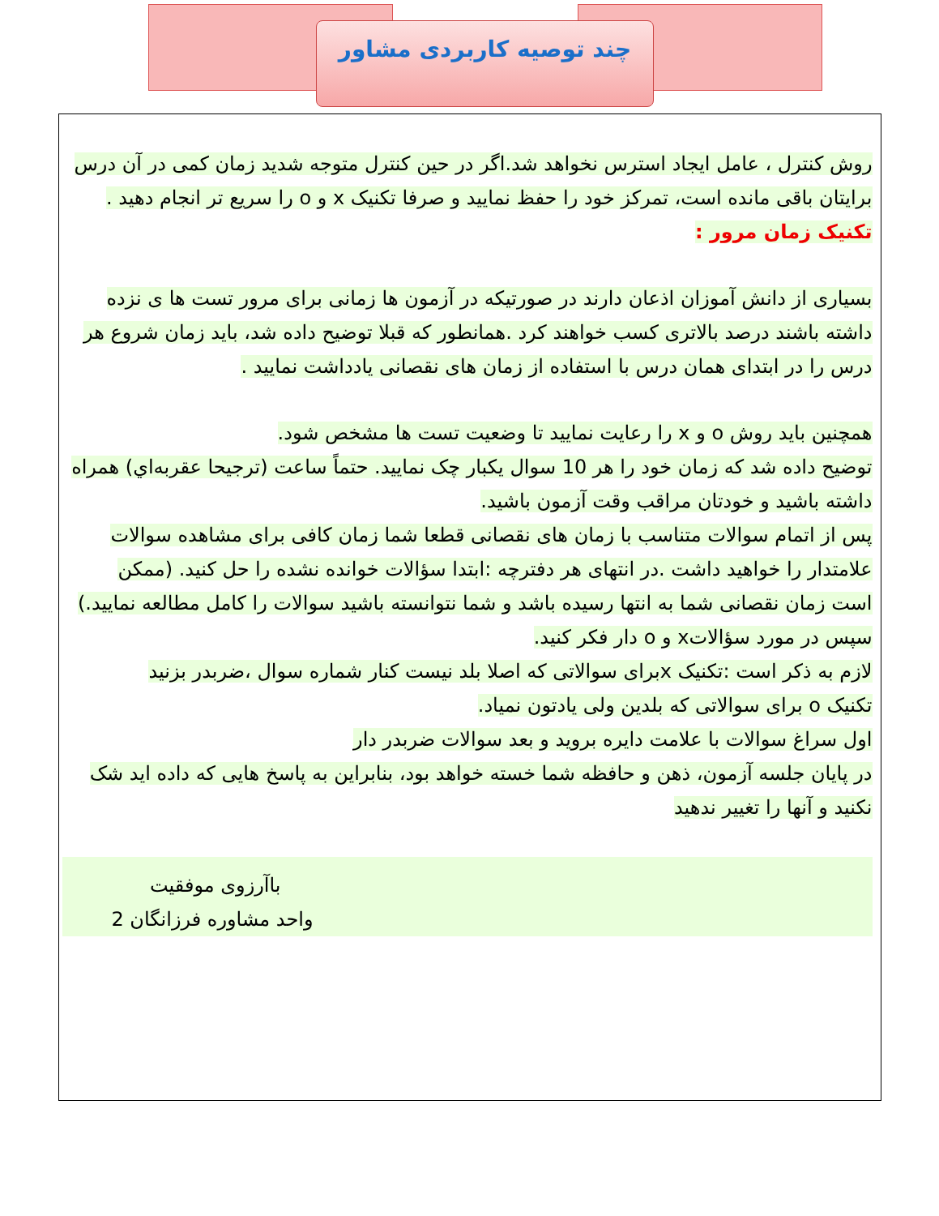چند توصیه کاربردی مشاور
روش کنترل ، عامل ایجاد استرس نخواهد شد.اگر در حین کنترل متوجه شدید زمان کمی در آن درس برایتان باقی مانده است، تمرکز خود را حفظ نمایید و صرفا تکنیک x و o را سریع تر انجام دهید .
تکنیک زمان مرور :
بسیاری از دانش آموزان اذعان دارند در صورتیکه در آزمون ها زمانی برای مرور تست ها ی نزده داشته باشند درصد بالاتری کسب خواهند کرد .همانطور که قبلا توضیح داده شد، باید زمان شروع هر درس را در ابتدای همان درس با استفاده از زمان های نقصانی یادداشت نمایید .
همچنین باید روش o و x را رعایت نمایید تا وضعیت تست ها مشخص شود.
توضیح داده شد که زمان خود را هر 10 سوال یکبار چک نمایید. حتماً ساعت (ترجیحا عقربه‌اي) همراه داشته باشید و خودتان مراقب وقت آزمون باشید.
پس از اتمام سوالات متناسب با زمان های نقصانی قطعا شما زمان کافی برای مشاهده سوالات علامتدار را خواهید داشت .در انتهای هر دفترچه :ابتدا سؤالات خوانده نشده را حل کنید. (ممکن است زمان نقصانی شما به انتها رسیده باشد و شما نتوانسته باشید سوالات را کامل مطالعه نمایید.) سپس در مورد سؤالاتx و o دار فکر کنید.
لازم به ذکر است :تکنیک xبرای سوالاتی که اصلا بلد نیست کنار شماره سوال ،ضربدر بزنید
تکنیک o برای سوالاتی که بلدین ولی یادتون نمیاد.
اول سراغ سوالات با علامت دایره بروید و بعد سوالات ضربدر دار
در پایان جلسه آزمون، ذهن و حافظه شما خسته خواهد بود، بنابراین به پاسخ هایی که داده اید شک نکنید و آنها را تغییر ندهید
باآرزوی موفقیت واحد مشاوره فرزانگان 2